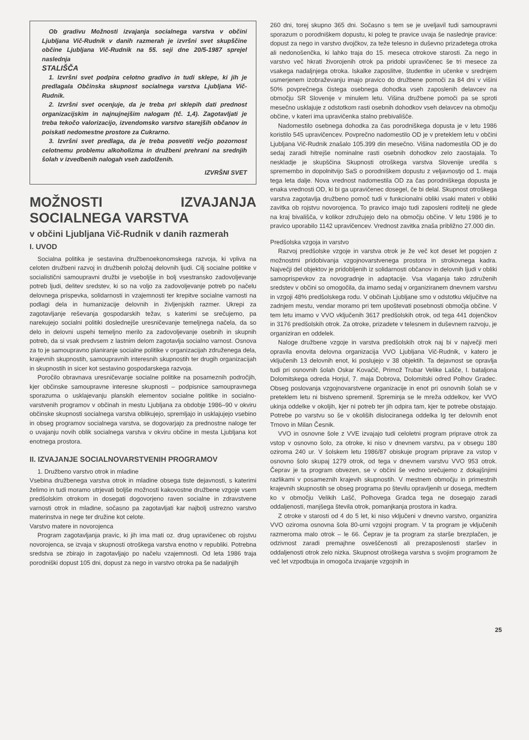Ob gradivu Možnosti izvajanja socialnega varstva v občini Ljubljana Vič-Rudnik v danih razmerah je izvršni svet skupščine občine Ljubljana Vič-Rudnik na 55. seji dne 20/5-1987 sprejel naslednja
STALIŠČA
1. Izvršni svet podpira celotno gradivo in tudi sklepe, ki jih je predlagala Občinska skupnost socialnega varstva Ljubljana Vič-Rudnik.
2. Izvršni svet ocenjuje, da je treba pri sklepih dati prednost organizacijskim in najnujnejšim nalogam (tč. 1,4). Zagotavljati je treba tekočo valorizacijo, izvendomsko varstvo starejših občanov in poiskati nedomestne prostore za Cukrarno.
3. Izvršni svet predlaga, da je treba posvetiti večjo pozornost celotnemu problemu alkoholizma in družbeni prehrani na srednjih šolah v izvedbenih nalogah vseh zadolženih.
IZVRŠNI SVET
MOŽNOSTI IZVAJANJA SOCIALNEGA VARSTVA
v občini Ljubljana Vič-Rudnik v danih razmerah
I. UVOD
Socialna politika je sestavina družbenoekonomskega razvoja, ki vpliva na celoten družbeni razvoj in družbenih položaj delovnih ljudi. Cilj socialne politike v socialistični samoupravni družbi je vseboljše in bolj vsestransko zadovoljevanje potreb ljudi, delitev sredstev, ki so na voljo za zadovoljevanje potreb po načelu delovnega prispevka, solidarnosti in vzajemnosti ter krepitve socialne varnosti na podlagi dela in humanizacije delovnih in življenjskih razmer. Ukrepi za zagotavljanje reševanja gospodarskih težav, s katerimi se srečujemo, pa narekujejo socialni politiki doslednejše uresničevanje temeljnega načela, da so delo in delovni uspehi temeljno merilo za zadovoljevanje osebnih in skupnih potreb, da si vsak predvsem z lastnim delom zagotavlja socialno varnost. Osnova za to je samoupravno planiranje socialne politike v organizacijah združenega dela, krajevnih skupnostih, samoupravnih interesnih skupnostih ter drugih organizacijah in skupnostih in sicer kot sestavino gospodarskega razvoja.
Poročilo obravnava uresničevanje socialne politike na posameznih področjih, kjer občinske samoupravne interesne skupnosti – podpisnice samoupravnega sporazuma o usklajevanju planskih elementov socialne politike in socialno-varstvenih programov v občinah in mestu Ljubljana za obdobje 1986–90 v okviru občinske skupnosti socialnega varstva oblikujejo, spremljajo in usklajujejo vsebino in obseg programov socialnega varstva, se dogovarjajo za prednostne naloge ter o uvajanju novih oblik socialnega varstva v okviru občine in mesta Ljubljana kot enotnega prostora.
II. IZVAJANJE SOCIALNOVARSTVENIH PROGRAMOV
1. Družbeno varstvo otrok in mladine
Vsebina družbenega varstva otrok in mladine obsega tiste dejavnosti, s katerimi želimo in tudi moramo utrjevati boljše možnosti kakovostne družbene vzgoje vsem predšolskim otrokom in dosegati dogovorjeno raven socialne in zdravstvene varnosti otrok in mladine, sočasno pa zagotavljati kar najbolj ustrezno varstvo materinstva in nege ter družine kot celote.
Varstvo matere in novorojenca
Program zagotavljanja pravic, ki jih ima mati oz. drug upravičenec ob rojstvu novorojenca, se izvaja v skupnosti otroškega varstva enotno v republiki. Potrebna sredstva se zbirajo in zagotavljajo po načelu vzajemnosti. Od leta 1986 traja porodniški dopust 105 dni, dopust za nego in varstvo otroka pa še nadaljnjih
260 dni, torej skupno 365 dni. Sočasno s tem se je uveljavil tudi samoupravni sporazum o porodniškem dopustu, ki poleg te pravice uvaja še naslednje pravice: dopust za nego in varstvo dvojčkov, za teže telesno in duševno prizadetega otroka ali nedonošenčka, ki lahko traja do 15. meseca otrokove starosti. Za nego in varstvo več hkrati živorojenih otrok pa pridobi upravičenec še tri mesece za vsakega nadaljnjega otroka. Iskalke zaposlitve, študentke in učenke v srednjem usmerjenem izobraževanju imajo pravico do družbene pomoči za 84 dni v višini 50% povprečnega čistega osebnega dohodka vseh zaposlenih delavcev na območju SR Slovenije v minulem letu. Višina družbene pomoči pa se sproti mesečno usklajuje z odstotkom rasti osebnih dohodkov vseh delavcev na območju občine, v kateri ima upravičenka stalno prebivališče.
Nadomestilo osebnega dohodka za čas porodniškega dopusta je v letu 1986 koristilo 545 upravičencev. Povprečno nadomestilo OD je v preteklem letu v občini Ljubljana Vič-Rudnik znašalo 105.399 din mesečno. Višina nadomestila OD je do sedaj zaradi hitrejše nominalne rasti osebnih dohodkov zelo zaostajala. To neskladje je skupščina Skupnosti otroškega varstva Slovenije uredila s spremembo in dopolnitvijo SaS o porodniškem dopustu z veljavnostjo od 1. maja tega leta dalje. Nova vrednost nadomestila OD za čas porodniškega dopusta je enaka vrednosti OD, ki bi ga upravičenec dosegel, če bi delal. Skupnost otroškega varstva zagotavlja družbeno pomoč tudi v funkcionalni obliki vsaki materi v obliki zavitka ob rojstvu novorojenca. To pravico imajo tudi zaposleni roditelji ne glede na kraj bivališča, v kolikor združujejo delo na območju občine. V letu 1986 je to pravico uporabilo 1142 upravičencev. Vrednost zavitka znaša približno 27.000 din.
Predšolska vzgoja in varstvo
Razvoj predšolske vzgoje in varstva otrok je že več kot deset let pogojen z možnostmi pridobivanja vzgojnovarstvenega prostora in strokovnega kadra. Največji del objektov je pridobljenih iz solidarnosti občanov in delovnih ljudi v obliki samoprispevkov za novogradnje in adaptacije. Vsa vlaganja tako združenih sredstev v občini so omogočila, da imamo sedaj v organiziranem dnevnem varstvu in vzgoji 48% predšolskega rodu. V občinah Ljubljane smo v odstotku vključitve na zadnjem mestu, vendar moramo pri tem upoštevati posebnosti območja občine. V tem letu imamo v VVO vključenih 3617 predšolskih otrok, od tega 441 dojenčkov in 3176 predšolskih otrok. Za otroke, prizadete v telesnem in duševnem razvoju, je organiziran en oddelek.
Naloge družbene vzgoje in varstva predšolskih otrok naj bi v največji meri opravila enovita delovna organizacija VVO Ljubljana Vič-Rudnik, v katero je vključenih 13 delovnih enot, ki poslujejo v 38 objektih. Ta dejavnost se opravlja tudi pri osnovnih šolah Oskar Kovačič, Primož Trubar Velike Lašče, I. bataljona Dolomitskega odreda Horjul, 7. maja Dobrova, Dolomitski odred Polhov Gradec. Obseg poslovanja vzgojnovarstvene organizacije in enot pri osnovnih šolah se v preteklem letu ni bistveno spremenil. Spreminja se le mreža oddelkov, ker VVO ukinja oddelke v okoljih, kjer ni potreb ter jih odpira tam, kjer te potrebe obstajajo. Potrebe po varstvu so še v okoliših dislociranega oddelka Ig ter delovnih enot Trnovo in Milan Česnik.
VVO in osnovne šole z VVE izvajajo tudi celoletni program priprave otrok za vstop v osnovno šolo, za otroke, ki niso v dnevnem varstvu, pa v obsegu 180 oziroma 240 ur. V šolskem letu 1986/87 obiskuje program priprave za vstop v osnovno šolo skupaj 1279 otrok, od tega v dnevnem varstvu VVO 953 otrok. Čeprav je ta program obvezen, se v občini še vedno srečujemo z dokajšnjimi razlikami v posameznih krajevih skupnostih. V mestnem območju in primestnih krajevnih skupnostih se obseg programa po številu opravljenih ur dosega, medtem ko v območju Velikih Lašč, Polhovega Gradca tega ne dosegajo zaradi oddaljenosti, manjšega števila otrok, pomanjkanja prostora in kadra.
Z otroke v starosti od 4 do 5 let, ki niso vključeni v dnevno varstvo, organizira VVO oziroma osnovna šola 80-urni vzgojni program. V ta program je vključenih razmeroma malo otrok – le 66. Čeprav je ta program za starše brezplačen, je odzivnost zaradi premajhne osveščenosti ali prezaposlenosti staršev in oddaljenosti otrok zelo nizka. Skupnost otroškega varstva s svojim programom že več let vzpodbuja in omogoča izvajanje vzgojnih in
25